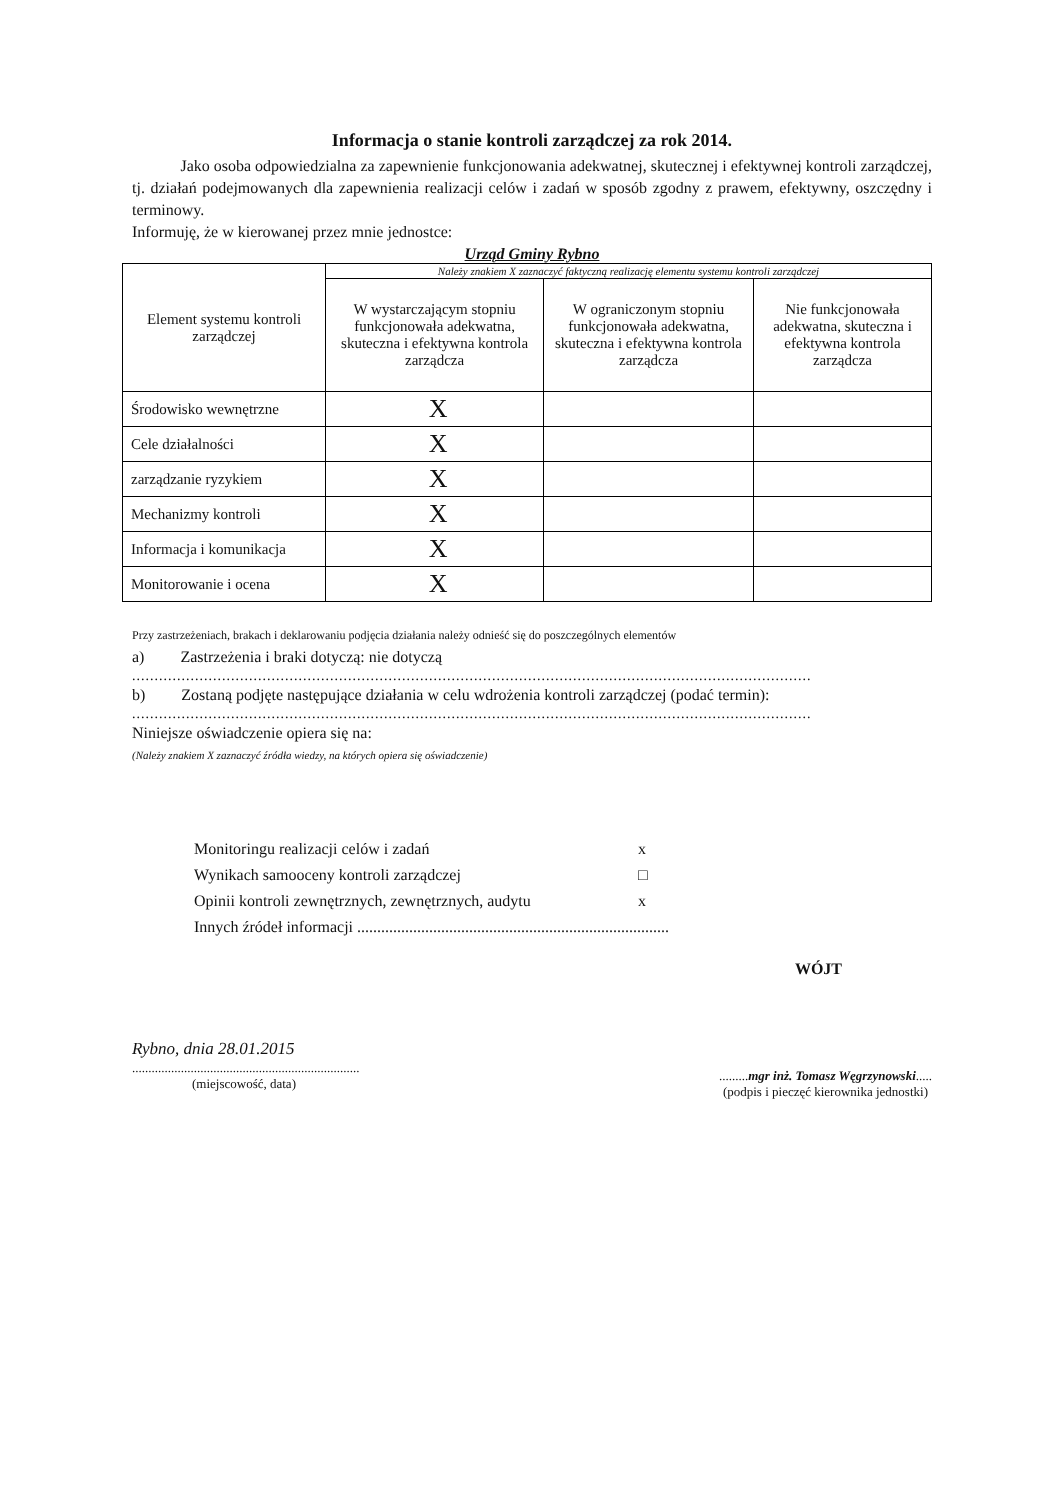Informacja o stanie kontroli zarządczej za rok 2014.
Jako osoba odpowiedzialna za zapewnienie funkcjonowania adekwatnej, skutecznej i efektywnej kontroli zarządczej, tj. działań podejmowanych dla zapewnienia realizacji celów i zadań w sposób zgodny z prawem, efektywny, oszczędny i terminowy.
Informuję, że w kierowanej przez mnie jednostce:
Urząd Gminy Rybno
| Element systemu kontroli zarządczej | Należy znakiem X zaznaczyć faktyczną realizację elementu systemu kontroli zarządczej | | |
| --- | --- | --- | --- |
| | W wystarczającym stopniu funkcjonowała adekwatna, skuteczna i efektywna kontrola zarządcza | W ograniczonym stopniu funkcjonowała adekwatna, skuteczna i efektywna kontrola zarządcza | Nie funkcjonowała adekwatna, skuteczna i efektywna kontrola zarządcza |
| Środowisko wewnętrzne | X | | |
| Cele działalności | X | | |
| zarządzanie ryzykiem | X | | |
| Mechanizmy kontroli | X | | |
| Informacja i komunikacja | X | | |
| Monitorowanie i ocena | X | | |
Przy zastrzeżeniach, brakach i deklarowaniu podjęcia działania należy odnieść się do poszczególnych elementów
a) Zastrzeżenia i braki dotyczą: nie dotyczą
.......................................................................................................................................................
b) Zostaną podjęte następujące działania w celu wdrożenia kontroli zarządczej (podać termin):
.......................................................................................................................................................
Niniejsze oświadczenie opiera się na:
(Należy znakiem X zaznaczyć źródła wiedzy, na których opiera się oświadczenie)
Monitoringu realizacji celów i zadań x
Wynikach samooceny kontroli zarządczej □
Opinii kontroli zewnętrznych, zewnętrznych, audytu x
Innych źródeł informacji ..............................................................................
WÓJT
Rybno, dnia 28.01.2015
......................................................................
(miejscowość, data)
.........mgr inż. Tomasz Węgrzynowski.....
(podpis i pieczęć kierownika jednostki)